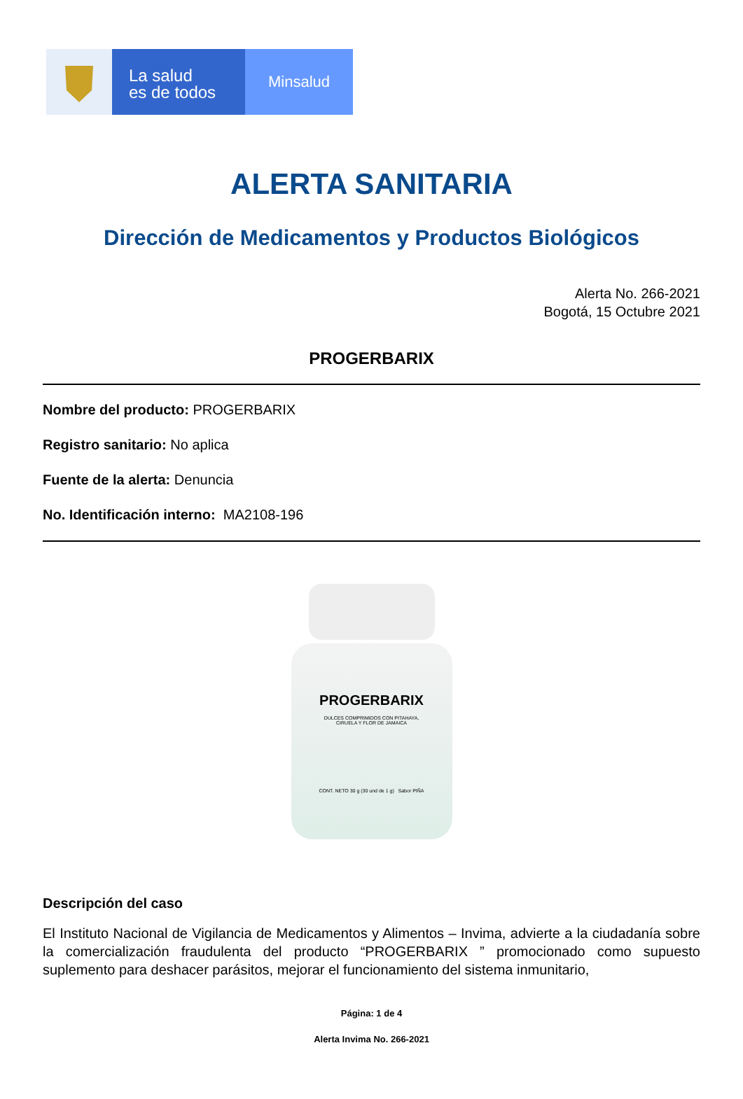La salud
es de todos
Minsalud
ALERTA SANITARIA
Dirección de Medicamentos y Productos Biológicos
Alerta No. 266-2021
Bogotá, 15 Octubre 2021
PROGERBARIX
Nombre del producto: PROGERBARIX
Registro sanitario: No aplica
Fuente de la alerta: Denuncia
No. Identificación interno: MA2108-196
PROGERBARIX
DULCES COMPRIMIDOS CON PITAHAYA,
CIRUELA Y FLOR DE JAMAICA
CONT. NETO 30 g (30 und de 1 g) Sabor PIÑA
Descripción del caso
El Instituto Nacional de Vigilancia de Medicamentos y Alimentos – Invima, advierte a la ciudadanía sobre la comercialización fraudulenta del producto “PROGERBARIX ” promocionado como supuesto suplemento para deshacer parásitos, mejorar el funcionamiento del sistema inmunitario,
Página: 1 de 4
Alerta Invima No. 266-2021